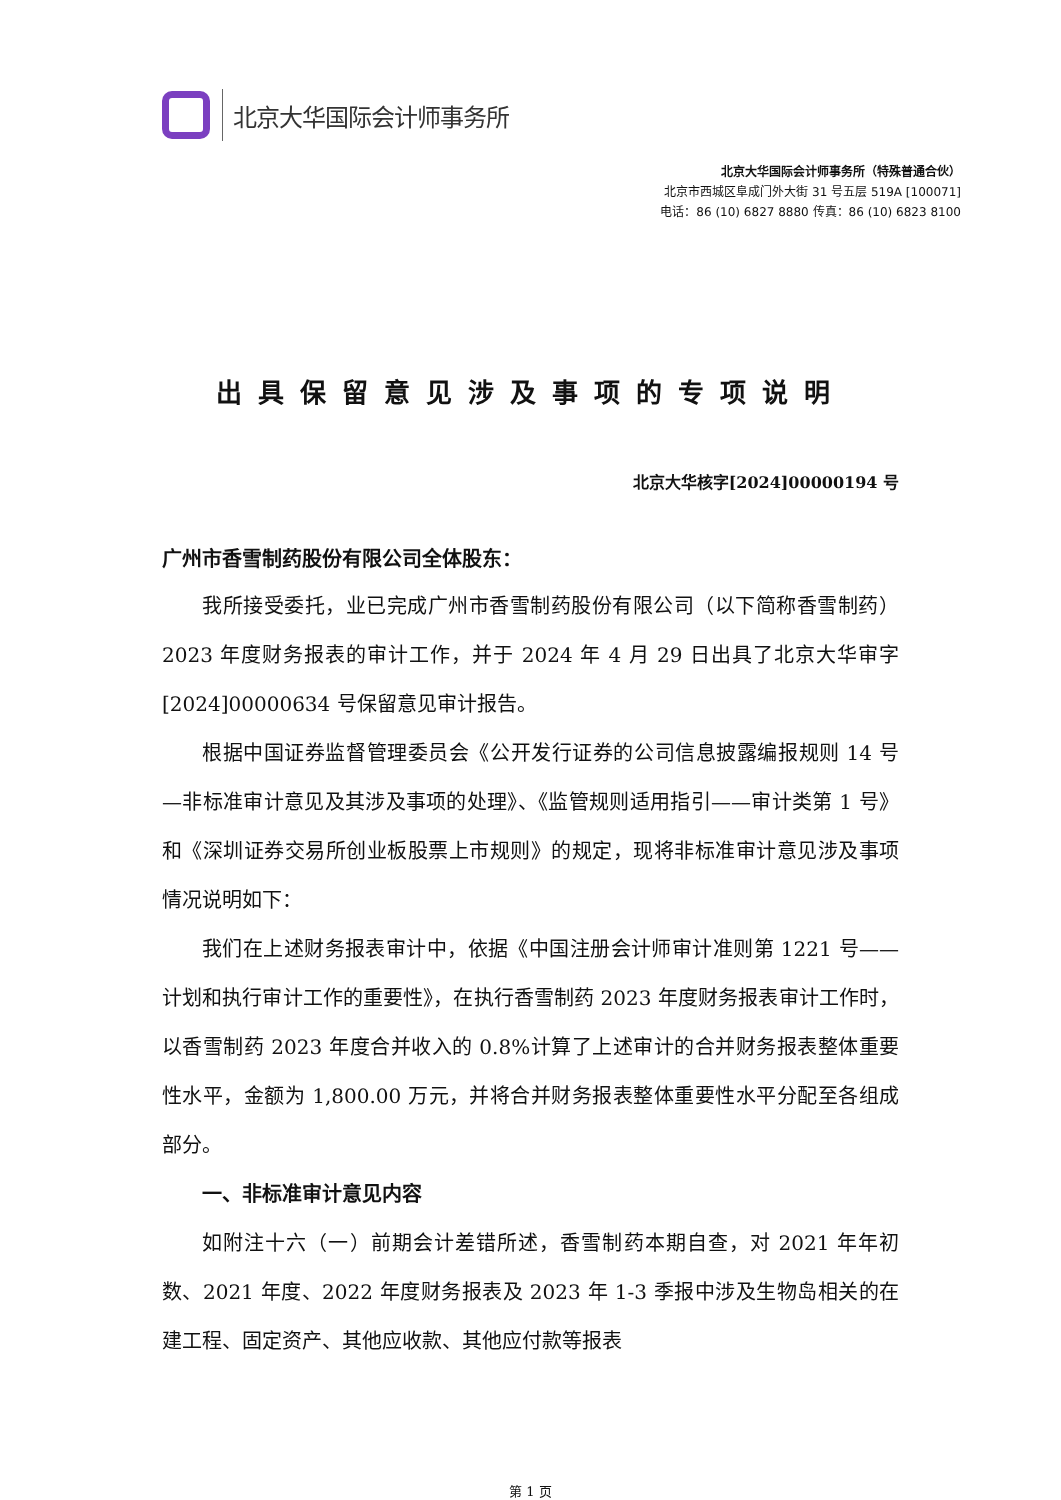北京大华国际会计师事务所
北京大华国际会计师事务所（特殊普通合伙）
北京市西城区阜成门外大街 31 号五层 519A [100071]
电话：86 (10) 6827 8880 传真：86 (10) 6823 8100
出具保留意见涉及事项的专项说明
北京大华核字[2024]00000194 号
广州市香雪制药股份有限公司全体股东：
我所接受委托，业已完成广州市香雪制药股份有限公司（以下简称香雪制药）2023 年度财务报表的审计工作，并于 2024 年 4 月 29 日出具了北京大华审字[2024]00000634 号保留意见审计报告。
根据中国证券监督管理委员会《公开发行证券的公司信息披露编报规则 14 号—非标准审计意见及其涉及事项的处理》、《监管规则适用指引——审计类第 1 号》和《深圳证券交易所创业板股票上市规则》的规定，现将非标准审计意见涉及事项情况说明如下：
我们在上述财务报表审计中，依据《中国注册会计师审计准则第 1221 号——计划和执行审计工作的重要性》，在执行香雪制药 2023 年度财务报表审计工作时，以香雪制药 2023 年度合并收入的 0.8%计算了上述审计的合并财务报表整体重要性水平，金额为 1,800.00 万元，并将合并财务报表整体重要性水平分配至各组成部分。
一、非标准审计意见内容
如附注十六（一）前期会计差错所述，香雪制药本期自查，对 2021 年年初数、2021 年度、2022 年度财务报表及 2023 年 1-3 季报中涉及生物岛相关的在建工程、固定资产、其他应收款、其他应付款等报表
第 1 页